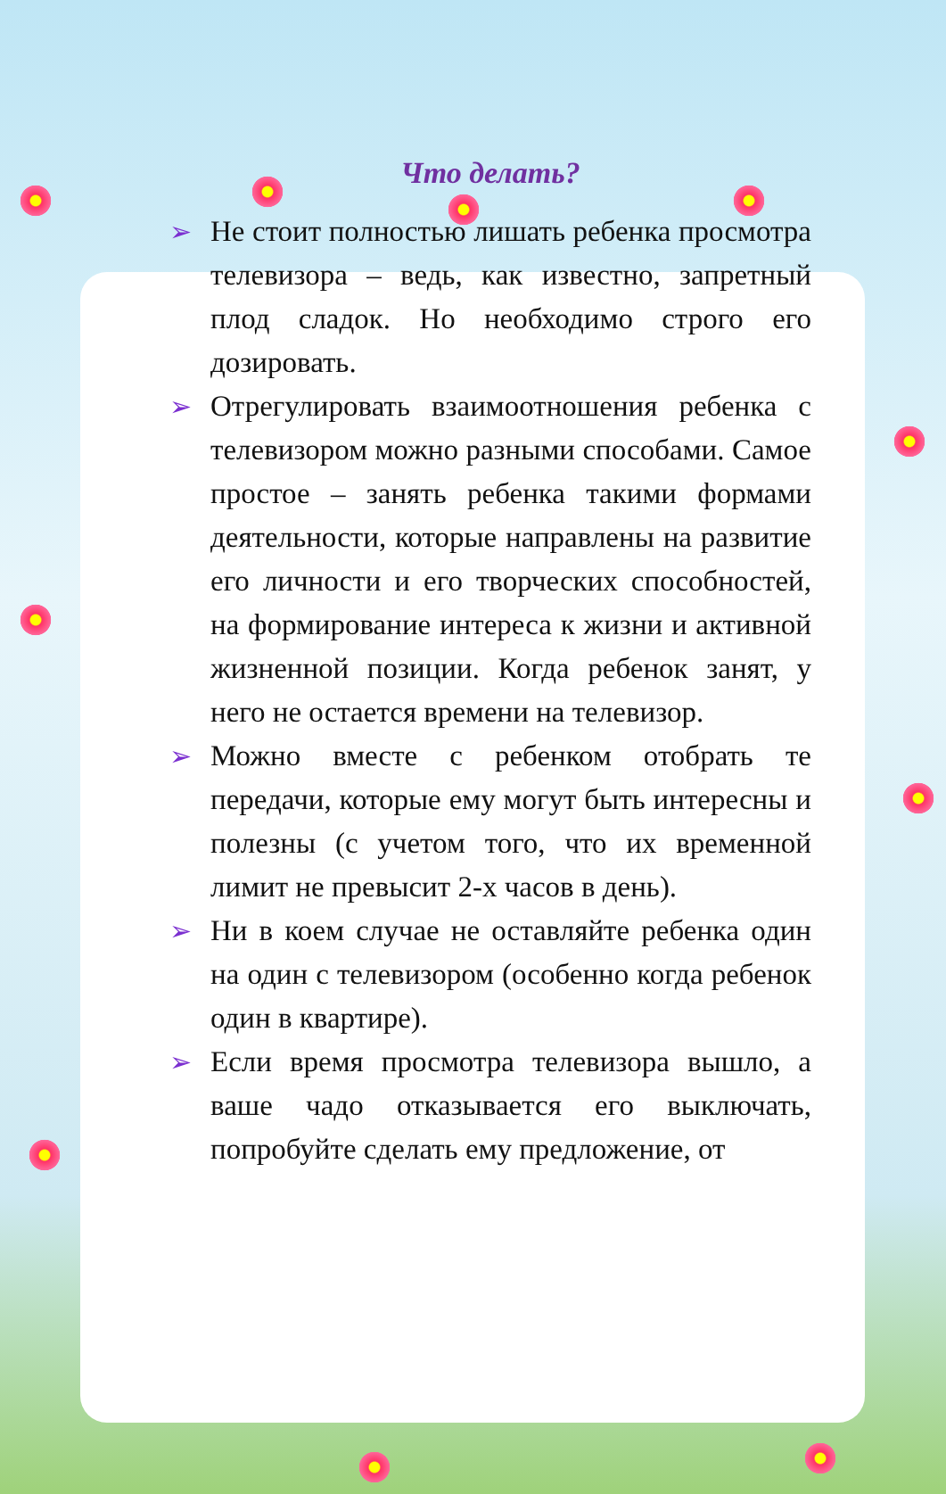Что делать?
➢ Не стоит полностью лишать ребенка просмотра телевизора – ведь, как известно, запретный плод сладок. Но необходимо строго его дозировать.
➢ Отрегулировать взаимоотношения ребенка с телевизором можно разными способами. Самое простое – занять ребенка такими формами деятельности, которые направлены на развитие его личности и его творческих способностей, на формирование интереса к жизни и активной жизненной позиции. Когда ребенок занят, у него не остается времени на телевизор.
➢ Можно вместе с ребенком отобрать те передачи, которые ему могут быть интересны и полезны (с учетом того, что их временной лимит не превысит 2-х часов в день).
➢ Ни в коем случае не оставляйте ребенка один на один с телевизором (особенно когда ребенок один в квартире).
➢ Если время просмотра телевизора вышло, а ваше чадо отказывается его выключать, попробуйте сделать ему предложение, от